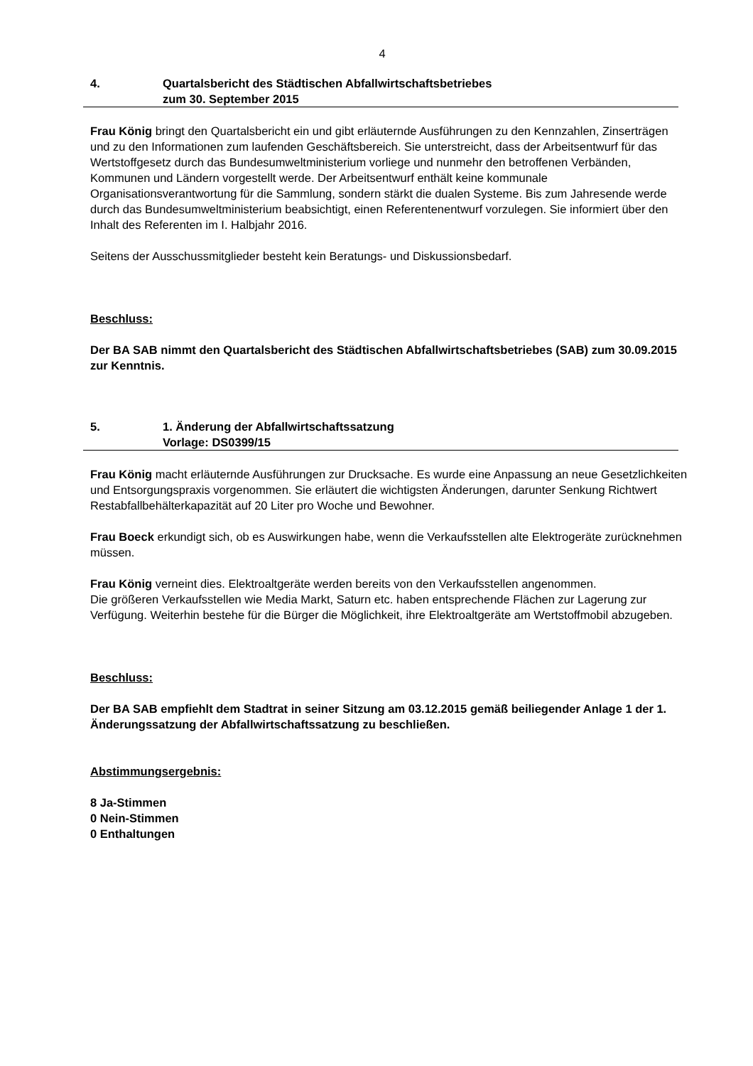4
4. Quartalsbericht des Städtischen Abfallwirtschaftsbetriebes
zum 30. September 2015
Frau König bringt den Quartalsbericht ein und gibt erläuternde Ausführungen zu den Kennzahlen, Zinserträgen und zu den Informationen zum laufenden Geschäftsbereich. Sie unterstreicht, dass der Arbeitsentwurf für das Wertstoffgesetz durch das Bundesumweltministerium vorliege und nunmehr den betroffenen Verbänden, Kommunen und Ländern vorgestellt werde. Der Arbeitsentwurf enthält keine kommunale Organisationsverantwortung für die Sammlung, sondern stärkt die dualen Systeme. Bis zum Jahresende werde durch das Bundesumweltministerium beabsichtigt, einen Referentenentwurf vorzulegen. Sie informiert über den Inhalt des Referenten im I. Halbjahr 2016.
Seitens der Ausschussmitglieder besteht kein Beratungs- und Diskussionsbedarf.
Beschluss:
Der BA SAB nimmt den Quartalsbericht des Städtischen Abfallwirtschaftsbetriebes (SAB) zum 30.09.2015 zur Kenntnis.
5. 1. Änderung der Abfallwirtschaftssatzung
Vorlage: DS0399/15
Frau König macht erläuternde Ausführungen zur Drucksache. Es wurde eine Anpassung an neue Gesetzlichkeiten und Entsorgungspraxis vorgenommen. Sie erläutert die wichtigsten Änderungen, darunter Senkung Richtwert Restabfallbehälterkapazität auf 20 Liter pro Woche und Bewohner.
Frau Boeck erkundigt sich, ob es Auswirkungen habe, wenn die Verkaufsstellen alte Elektrogeräte zurücknehmen müssen.
Frau König verneint dies. Elektroaltgeräte werden bereits von den Verkaufsstellen angenommen.
Die größeren Verkaufsstellen wie Media Markt, Saturn etc. haben entsprechende Flächen zur Lagerung zur Verfügung. Weiterhin bestehe für die Bürger die Möglichkeit, ihre Elektroaltgeräte am Wertstoffmobil abzugeben.
Beschluss:
Der BA SAB empfiehlt dem Stadtrat in seiner Sitzung am 03.12.2015 gemäß beiliegender Anlage 1 der 1. Änderungssatzung der Abfallwirtschaftssatzung zu beschließen.
Abstimmungsergebnis:
8 Ja-Stimmen
0 Nein-Stimmen
0 Enthaltungen